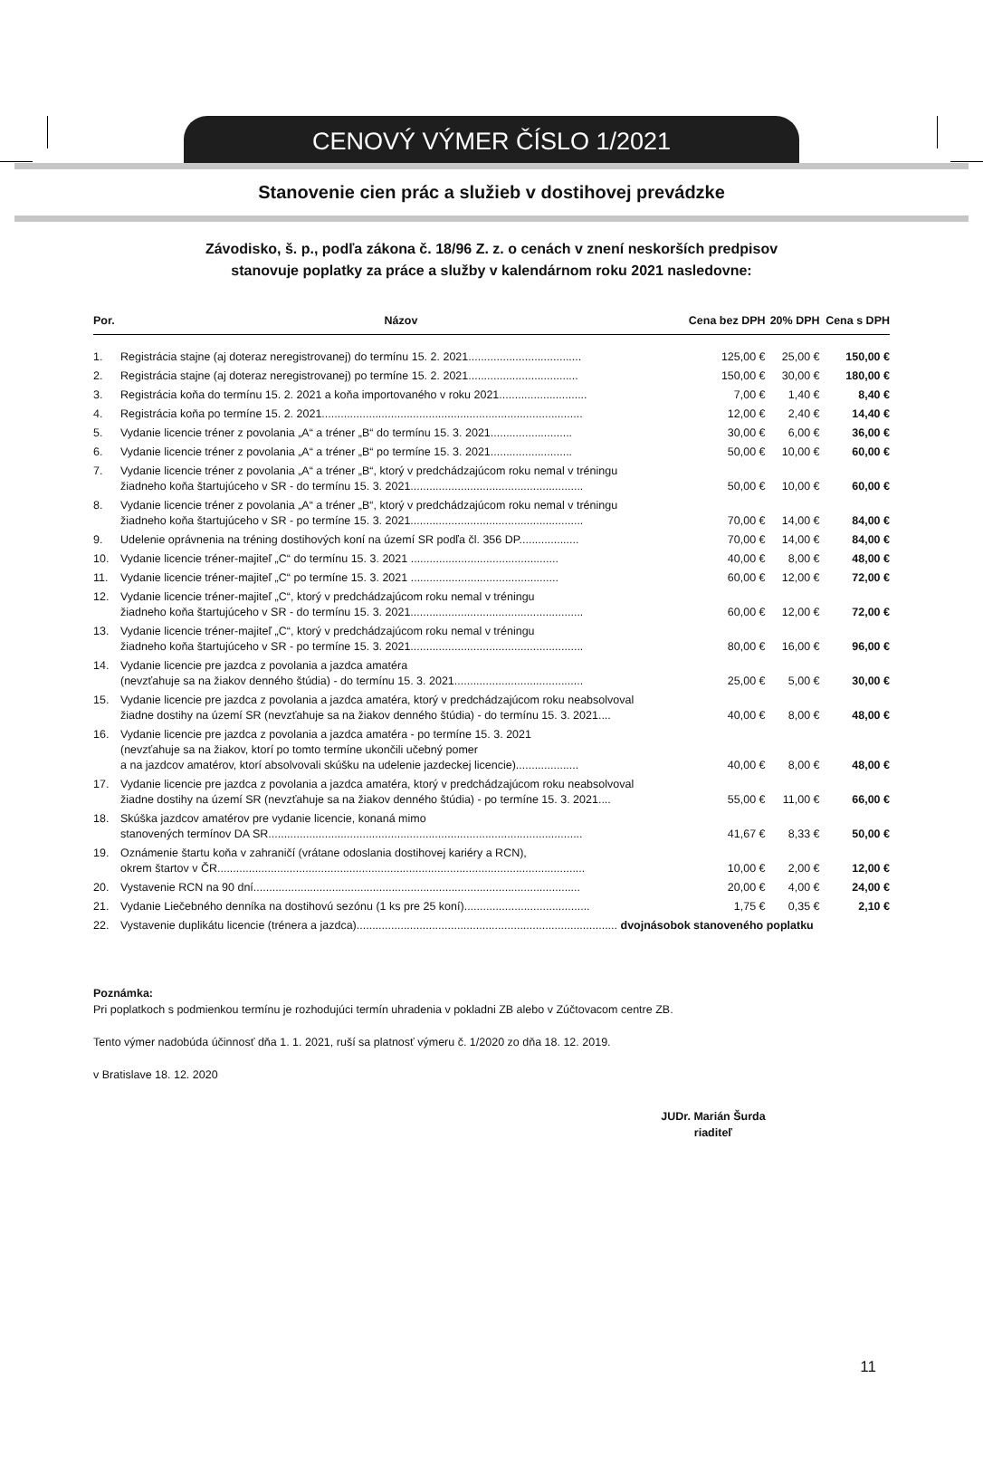CENOVÝ VÝMER ČÍSLO 1/2021
Stanovenie cien prác a služieb v dostihovej prevádzke
Závodisko, š. p., podľa zákona č. 18/96 Z. z. o cenách v znení neskorších predpisov
stanovuje poplatky za práce a služby v kalendárnom roku 2021 nasledovne:
| Por. | Názov | Cena bez DPH | 20% DPH | Cena s DPH |
| --- | --- | --- | --- | --- |
| 1. | Registrácia stajne (aj doteraz neregistrovanej) do termínu 15. 2. 2021.................................... | 125,00 € | 25,00 € | 150,00 € |
| 2. | Registrácia stajne (aj doteraz neregistrovanej) po termíne 15. 2. 2021................................... | 150,00 € | 30,00 € | 180,00 € |
| 3. | Registrácia koňa do termínu 15. 2. 2021 a koňa importovaného v roku 2021............................ | 7,00 € | 1,40 € | 8,40 € |
| 4. | Registrácia koňa po termíne 15. 2. 2021................................................................................... | 12,00 € | 2,40 € | 14,40 € |
| 5. | Vydanie licencie tréner z povolania „A“ a tréner „B“ do termínu 15. 3. 2021.......................... | 30,00 € | 6,00 € | 36,00 € |
| 6. | Vydanie licencie tréner z povolania „A“ a tréner „B“ po termíne 15. 3. 2021.......................... | 50,00 € | 10,00 € | 60,00 € |
| 7. | Vydanie licencie tréner z povolania „A“ a tréner „B“, ktorý v predchádzajúcom roku nemal v tréningu žiadneho koňa štartujúceho v SR - do termínu 15. 3. 2021....................................................... | 50,00 € | 10,00 € | 60,00 € |
| 8. | Vydanie licencie tréner z povolania „A“ a tréner „B“, ktorý v predchádzajúcom roku nemal v tréningu žiadneho koňa štartujúceho v SR - po termíne 15. 3. 2021....................................................... | 70,00 € | 14,00 € | 84,00 € |
| 9. | Udelenie oprávnenia na tréning dostihových koní na území SR podľa čl. 356 DP................... | 70,00 € | 14,00 € | 84,00 € |
| 10. | Vydanie licencie tréner-majiteľ „C“ do termínu 15. 3. 2021 ............................................... | 40,00 € | 8,00 € | 48,00 € |
| 11. | Vydanie licencie tréner-majiteľ „C“ po termíne 15. 3. 2021 ............................................... | 60,00 € | 12,00 € | 72,00 € |
| 12. | Vydanie licencie tréner-majiteľ „C“, ktorý v predchádzajúcom roku nemal v tréningu žiadneho koňa štartujúceho v SR - do termínu 15. 3. 2021....................................................... | 60,00 € | 12,00 € | 72,00 € |
| 13. | Vydanie licencie tréner-majiteľ „C“, ktorý v predchádzajúcom roku nemal v tréningu žiadneho koňa štartujúceho v SR - po termíne 15. 3. 2021....................................................... | 80,00 € | 16,00 € | 96,00 € |
| 14. | Vydanie licencie pre jazdca z povolania a jazdca amatéra (nevzťahuje sa na žiakov denného štúdia) - do termínu 15. 3. 2021......................................... | 25,00 € | 5,00 € | 30,00 € |
| 15. | Vydanie licencie pre jazdca z povolania a jazdca amatéra, ktorý v predchádzajúcom roku neabsolvoval žiadne dostihy na území SR (nevzťahuje sa na žiakov denného štúdia) - do termínu 15. 3. 2021.... | 40,00 € | 8,00 € | 48,00 € |
| 16. | Vydanie licencie pre jazdca z povolania a jazdca amatéra - po termíne 15. 3. 2021 (nevzťahuje sa na žiakov, ktorí po tomto termíne ukončili učebný pomer a na jazdcov amatérov, ktorí absolvovali skúšku na udelenie jazdeckej licencie).................... | 40,00 € | 8,00 € | 48,00 € |
| 17. | Vydanie licencie pre jazdca z povolania a jazdca amatéra, ktorý v predchádzajúcom roku neabsolvoval žiadne dostihy na území SR (nevzťahuje sa na žiakov denného štúdia) - po termíne 15. 3. 2021.... | 55,00 € | 11,00 € | 66,00 € |
| 18. | Skúška jazdcov amatérov pre vydanie licencie, konaná mimo stanovených termínov DA SR.................................................................................................... | 41,67 € | 8,33 € | 50,00 € |
| 19. | Oznámenie štartu koňa v zahraničí (vrátane odoslania dostihovej kariéry a RCN), okrem štartov v ČR..................................................................................................................... | 10,00 € | 2,00 € | 12,00 € |
| 20. | Vystavenie RCN na 90 dní........................................................................................................ | 20,00 € | 4,00 € | 24,00 € |
| 21. | Vydanie Liečebného denníka na dostihovú sezónu (1 ks pre 25 koní)........................................ | 1,75 € | 0,35 € | 2,10 € |
| 22. | Vystavenie duplikátu licencie (trénera a jazdca)................................................................................... dvojnásobok stanoveného poplatku | | | |
Poznámka:
Pri poplatkoch s podmienkou termínu je rozhodujúci termín uhradenia v pokladni ZB alebo v Zúčtovacom centre ZB.
Tento výmer nadobúda účinnosť dňa 1. 1. 2021, ruší sa platnosť výmeru č. 1/2020 zo dňa 18. 12. 2019.
v Bratislave 18. 12. 2020
JUDr. Marián Šurda
riaditeľ
11